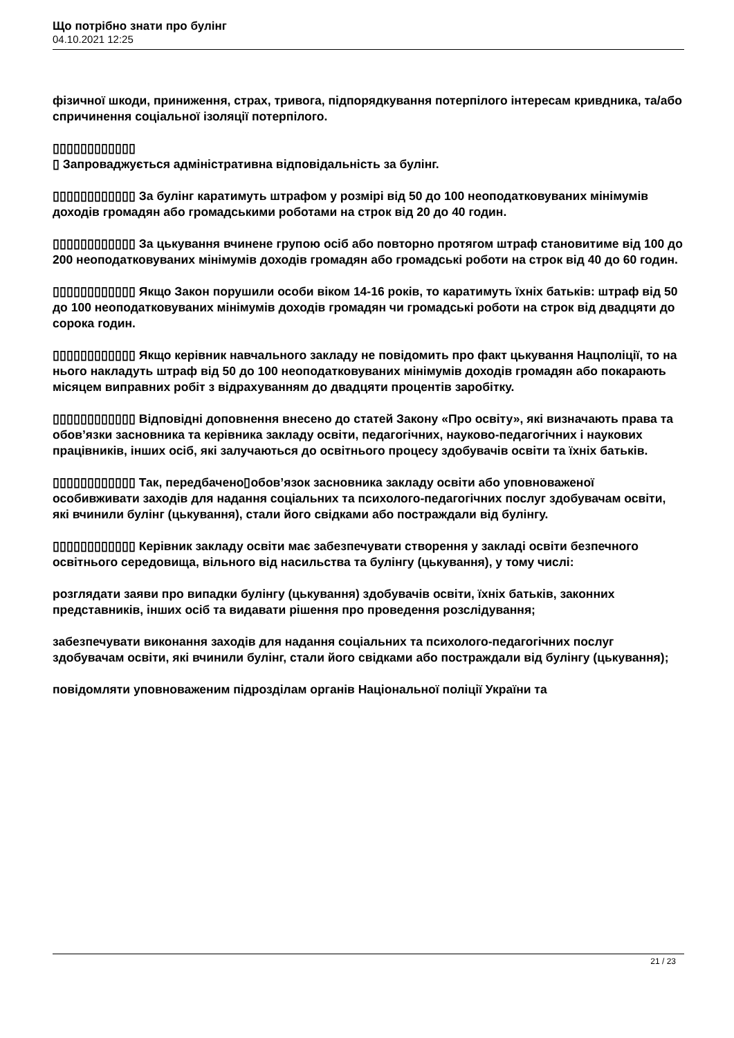Що потрібно знати про булінг
04.10.2021 12:25
фізичної шкоди, приниження, страх, тривога, підпорядкування потерпілого інтересам кривдника, та/або спричинення соціальної ізоляції потерпілого.
▯▯▯▯▯▯▯▯▯▯▯▯
▯ Запроваджується адміністративна відповідальність за булінг.
▯▯▯▯▯▯▯▯▯▯▯▯ За булінг каратимуть штрафом у розмірі від 50 до 100 неоподатковуваних мінімумів доходів громадян або громадськими роботами на строк від 20 до 40 годин.
▯▯▯▯▯▯▯▯▯▯▯▯ За цькування вчинене групою осіб або повторно протягом штраф становитиме від 100 до 200 неоподатковуваних мінімумів доходів громадян або громадські роботи на строк від 40 до 60 годин.
▯▯▯▯▯▯▯▯▯▯▯▯ Якщо Закон порушили особи віком 14-16 років, то каратимуть їхніх батьків: штраф від 50 до 100 неоподатковуваних мінімумів доходів громадян чи громадські роботи на строк від двадцяти до сорока годин.
▯▯▯▯▯▯▯▯▯▯▯▯ Якщо керівник навчального закладу не повідомить про факт цькування Нацполіції, то на нього накладуть штраф від 50 до 100 неоподатковуваних мінімумів доходів громадян або покарають місяцем виправних робіт з відрахуванням до двадцяти процентів заробітку.
▯▯▯▯▯▯▯▯▯▯▯▯ Відповідні доповнення внесено до статей Закону «Про освіту», які визначають права та обов’язки засновника та керівника закладу освіти, педагогічних, науково-педагогічних і наукових працівників, інших осіб, які залучаються до освітнього процесу здобувачів освіти та їхніх батьків.
▯▯▯▯▯▯▯▯▯▯▯▯ Так, передбачено▯обов’язок засновника закладу освіти або уповноваженої особивживати заходів для надання соціальних та психолого-педагогічних послуг здобувачам освіти, які вчинили булінг (цькування), стали його свідками або постраждали від булінгу.
▯▯▯▯▯▯▯▯▯▯▯▯ Керівник закладу освіти має забезпечувати створення у закладі освіти безпечного освітнього середовища, вільного від насильства та булінгу (цькування), у тому числі:
розглядати заяви про випадки булінгу (цькування) здобувачів освіти, їхніх батьків, законних представників, інших осіб та видавати рішення про проведення розслідування;
забезпечувати виконання заходів для надання соціальних та психолого-педагогічних послуг здобувачам освіти, які вчинили булінг, стали його свідками або постраждали від булінгу (цькування);
повідомляти уповноваженим підрозділам органів Національної поліції України та
21 / 23